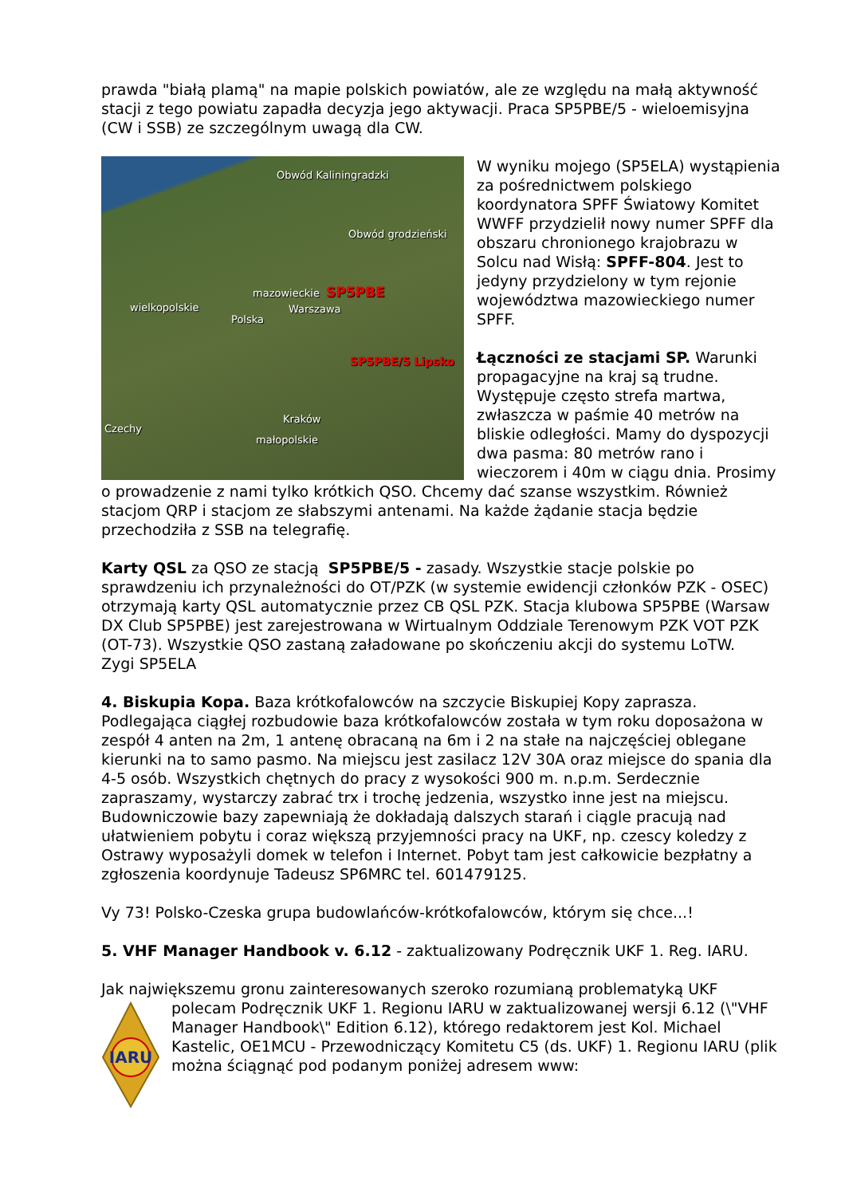prawda "białą plamą" na mapie polskich powiatów, ale ze względu na małą aktywność stacji z tego powiatu zapadła decyzja jego aktywacji. Praca SP5PBE/5 - wieloemisyjna (CW i SSB) ze szczególnym uwagą dla CW.
Obwód Kaliningradzki
Obwód grodzieński
mazowieckie SP5PBE
Warszawa wielkopolskie
Polska
SP5PBE/5 Lipsko
Kraków
Czechy
małopolskie
W wyniku mojego (SP5ELA) wystąpienia za pośrednictwem polskiego koordynatora SPFF Światowy Komitet WWFF przydzielił nowy numer SPFF dla obszaru chronionego krajobrazu w Solcu nad Wisłą: SPFF-804. Jest to jedyny przydzielony w tym rejonie województwa mazowieckiego numer SPFF.
Łączności ze stacjami SP. Warunki propagacyjne na kraj są trudne. Występuje często strefa martwa, zwłaszcza w paśmie 40 metrów na bliskie odległości. Mamy do dyspozycji dwa pasma: 80 metrów rano i wieczorem i 40m w ciągu dnia. Prosimy o prowadzenie z nami tylko krótkich QSO. Chcemy dać szanse wszystkim. Również stacjom QRP i stacjom ze słabszymi antenami. Na każde żądanie stacja będzie przechodziła z SSB na telegrafię.
Karty QSL za QSO ze stacją SP5PBE/5 - zasady. Wszystkie stacje polskie po sprawdzeniu ich przynależności do OT/PZK (w systemie ewidencji członków PZK - OSEC) otrzymają karty QSL automatycznie przez CB QSL PZK. Stacja klubowa SP5PBE (Warsaw DX Club SP5PBE) jest zarejestrowana w Wirtualnym Oddziale Terenowym PZK VOT PZK (OT-73). Wszystkie QSO zastaną załadowane po skończeniu akcji do systemu LoTW.
Zygi SP5ELA
4. Biskupia Kopa. Baza krótkofalowców na szczycie Biskupiej Kopy zaprasza. Podlegająca ciągłej rozbudowie baza krótkofalowców została w tym roku doposażona w zespół 4 anten na 2m, 1 antenę obracaną na 6m i 2 na stałe na najczęściej oblegane kierunki na to samo pasmo. Na miejscu jest zasilacz 12V 30A oraz miejsce do spania dla 4-5 osób. Wszystkich chętnych do pracy z wysokości 900 m. n.p.m. Serdecznie zapraszamy, wystarczy zabrać trx i trochę jedzenia, wszystko inne jest na miejscu. Budowniczowie bazy zapewniają że dokładają dalszych starań i ciągle pracują nad ułatwieniem pobytu i coraz większą przyjemności pracy na UKF, np. czescy koledzy z Ostrawy wyposażyli domek w telefon i Internet. Pobyt tam jest całkowicie bezpłatny a zgłoszenia koordynuje Tadeusz SP6MRC tel. 601479125.
Vy 73! Polsko-Czeska grupa budowlańców-krótkofalowców, którym się chce...!
5. VHF Manager Handbook v. 6.12 - zaktualizowany Podręcznik UKF 1. Reg. IARU.
Jak największemu gronu zainteresowanych szeroko rozumianą problematyką UKF
IARU
polecam Podręcznik UKF 1. Regionu IARU w zaktualizowanej wersji 6.12 (\"VHF Manager Handbook\" Edition 6.12), którego redaktorem jest Kol. Michael Kastelic, OE1MCU - Przewodniczący Komitetu C5 (ds. UKF) 1. Regionu IARU (plik można ściągnąć pod podanym poniżej adresem www: